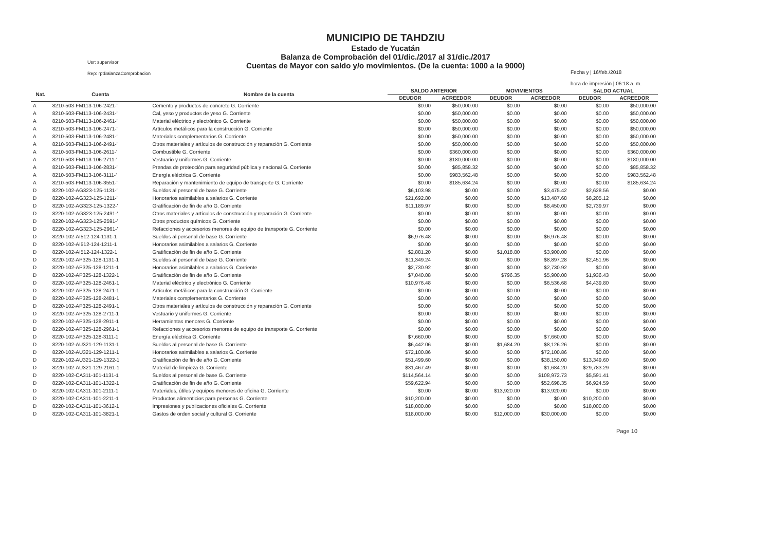MUNICIPIO DE TAHDZIU
Estado de Yucatán
Balanza de Comprobación del 01/dic./2017 al 31/dic./2017
Cuentas de Mayor con saldo y/o movimientos. (De la cuenta: 1000 a la 9000)
Usr: supervisor
Rep: rptBalanzaComprobacion
Fecha y | 16/feb./2018
hora de impresión | 06:18 a. m.
| Nat. | Cuenta | Nombre de la cuenta | SALDO ANTERIOR | | MOVIMIENTOS | | SALDO ACTUAL | |
| --- | --- | --- | --- | --- | --- | --- | --- | --- |
| | | | DEUDOR | ACREEDOR | DEUDOR | ACREEDOR | DEUDOR | ACREEDOR |
| A | 8210-503-FM113-106-2421-' | Cemento y productos de concreto G. Corriente | $0.00 | $50,000.00 | $0.00 | $0.00 | $0.00 | $50,000.00 |
| A | 8210-503-FM113-106-2431-' | Cal, yeso y productos de yeso G. Corriente | $0.00 | $50,000.00 | $0.00 | $0.00 | $0.00 | $50,000.00 |
| A | 8210-503-FM113-106-2461-' | Material eléctrico y electrónico G. Corriente | $0.00 | $50,000.00 | $0.00 | $0.00 | $0.00 | $50,000.00 |
| A | 8210-503-FM113-106-2471-' | Artículos metálicos para la construcción G. Corriente | $0.00 | $50,000.00 | $0.00 | $0.00 | $0.00 | $50,000.00 |
| A | 8210-503-FM113-106-2481-' | Materiales complementarios G. Corriente | $0.00 | $50,000.00 | $0.00 | $0.00 | $0.00 | $50,000.00 |
| A | 8210-503-FM113-106-2491-' | Otros materiales y artículos de construcción y reparación G. Corriente | $0.00 | $50,000.00 | $0.00 | $0.00 | $0.00 | $50,000.00 |
| A | 8210-503-FM113-106-2611-' | Combustible G. Corriente | $0.00 | $360,000.00 | $0.00 | $0.00 | $0.00 | $360,000.00 |
| A | 8210-503-FM113-106-2711-' | Vestuario y uniformes G. Corriente | $0.00 | $180,000.00 | $0.00 | $0.00 | $0.00 | $180,000.00 |
| A | 8210-503-FM113-106-2831-' | Prendas de protección para seguridad pública y nacional G. Corriente | $0.00 | $85,858.32 | $0.00 | $0.00 | $0.00 | $85,858.32 |
| A | 8210-503-FM113-106-3111-' | Energía eléctrica G. Corriente | $0.00 | $983,562.48 | $0.00 | $0.00 | $0.00 | $983,562.48 |
| A | 8210-503-FM113-106-3551-' | Reparación y mantenimiento de equipo de transporte G. Corriente | $0.00 | $185,634.24 | $0.00 | $0.00 | $0.00 | $185,634.24 |
| D | 8220-102-AG323-125-1131-' | Sueldos al personal de base G. Corriente | $6,103.98 | $0.00 | $0.00 | $3,475.42 | $2,628.56 | $0.00 |
| D | 8220-102-AG323-125-1211-' | Honorarios asimilables a salarios G. Corriente | $21,692.80 | $0.00 | $0.00 | $13,487.68 | $8,205.12 | $0.00 |
| D | 8220-102-AG323-125-1322-' | Gratificación de fin de año G. Corriente | $11,189.97 | $0.00 | $0.00 | $8,450.00 | $2,739.97 | $0.00 |
| D | 8220-102-AG323-125-2491-' | Otros materiales y artículos de construcción y reparación G. Corriente | $0.00 | $0.00 | $0.00 | $0.00 | $0.00 | $0.00 |
| D | 8220-102-AG323-125-2591-' | Otros productos químicos G. Corriente | $0.00 | $0.00 | $0.00 | $0.00 | $0.00 | $0.00 |
| D | 8220-102-AG323-125-2961-' | Refacciones y accesorios menores de equipo de transporte G. Corriente | $0.00 | $0.00 | $0.00 | $0.00 | $0.00 | $0.00 |
| D | 8220-102-AI512-124-1131-1 | Sueldos al personal de base G. Corriente | $6,976.48 | $0.00 | $0.00 | $6,976.48 | $0.00 | $0.00 |
| D | 8220-102-AI512-124-1211-1 | Honorarios asimilables a salarios G. Corriente | $0.00 | $0.00 | $0.00 | $0.00 | $0.00 | $0.00 |
| D | 8220-102-AI512-124-1322-1 | Gratificación de fin de año G. Corriente | $2,881.20 | $0.00 | $1,018.80 | $3,900.00 | $0.00 | $0.00 |
| D | 8220-102-AP325-128-1131-1 | Sueldos al personal de base G. Corriente | $11,349.24 | $0.00 | $0.00 | $8,897.28 | $2,451.96 | $0.00 |
| D | 8220-102-AP325-128-1211-1 | Honorarios asimilables a salarios G. Corriente | $2,730.92 | $0.00 | $0.00 | $2,730.92 | $0.00 | $0.00 |
| D | 8220-102-AP325-128-1322-1 | Gratificación de fin de año G. Corriente | $7,040.08 | $0.00 | $796.35 | $5,900.00 | $1,936.43 | $0.00 |
| D | 8220-102-AP325-128-2461-1 | Material eléctrico y electrónico G. Corriente | $10,976.48 | $0.00 | $0.00 | $6,536.68 | $4,439.80 | $0.00 |
| D | 8220-102-AP325-128-2471-1 | Artículos metálicos para la construcción G. Corriente | $0.00 | $0.00 | $0.00 | $0.00 | $0.00 | $0.00 |
| D | 8220-102-AP325-128-2481-1 | Materiales complementarios G. Corriente | $0.00 | $0.00 | $0.00 | $0.00 | $0.00 | $0.00 |
| D | 8220-102-AP325-128-2491-1 | Otros materiales y artículos de construcción y reparación G. Corriente | $0.00 | $0.00 | $0.00 | $0.00 | $0.00 | $0.00 |
| D | 8220-102-AP325-128-2711-1 | Vestuario y uniformes G. Corriente | $0.00 | $0.00 | $0.00 | $0.00 | $0.00 | $0.00 |
| D | 8220-102-AP325-128-2911-1 | Herramientas menores G. Corriente | $0.00 | $0.00 | $0.00 | $0.00 | $0.00 | $0.00 |
| D | 8220-102-AP325-128-2961-1 | Refacciones y accesorios menores de equipo de transporte G. Corriente | $0.00 | $0.00 | $0.00 | $0.00 | $0.00 | $0.00 |
| D | 8220-102-AP325-128-3111-1 | Energía eléctrica G. Corriente | $7,660.00 | $0.00 | $0.00 | $7,660.00 | $0.00 | $0.00 |
| D | 8220-102-AU321-129-1131-1 | Sueldos al personal de base G. Corriente | $6,442.06 | $0.00 | $1,684.20 | $8,126.26 | $0.00 | $0.00 |
| D | 8220-102-AU321-129-1211-1 | Honorarios asimilables a salarios G. Corriente | $72,100.86 | $0.00 | $0.00 | $72,100.86 | $0.00 | $0.00 |
| D | 8220-102-AU321-129-1322-1 | Gratificación de fin de año G. Corriente | $51,499.60 | $0.00 | $0.00 | $38,150.00 | $13,349.60 | $0.00 |
| D | 8220-102-AU321-129-2161-1 | Material de limpieza G. Corriente | $31,467.49 | $0.00 | $0.00 | $1,684.20 | $29,783.29 | $0.00 |
| D | 8220-102-CA311-101-1131-1 | Sueldos al personal de base G. Corriente | $114,564.14 | $0.00 | $0.00 | $108,972.73 | $5,591.41 | $0.00 |
| D | 8220-102-CA311-101-1322-1 | Gratificación de fin de año G. Corriente | $59,622.94 | $0.00 | $0.00 | $52,698.35 | $6,924.59 | $0.00 |
| D | 8220-102-CA311-101-2111-1 | Materiales, útiles y equipos menores de oficina G. Corriente | $0.00 | $0.00 | $13,920.00 | $13,920.00 | $0.00 | $0.00 |
| D | 8220-102-CA311-101-2211-1 | Productos alimenticios para personas G. Corriente | $10,200.00 | $0.00 | $0.00 | $0.00 | $10,200.00 | $0.00 |
| D | 8220-102-CA311-101-3612-1 | Impresiones y publicaciones oficiales G. Corriente | $18,000.00 | $0.00 | $0.00 | $0.00 | $18,000.00 | $0.00 |
| D | 8220-102-CA311-101-3821-1 | Gastos de orden social y cultural G. Corriente | $18,000.00 | $0.00 | $12,000.00 | $30,000.00 | $0.00 | $0.00 |
Page 10